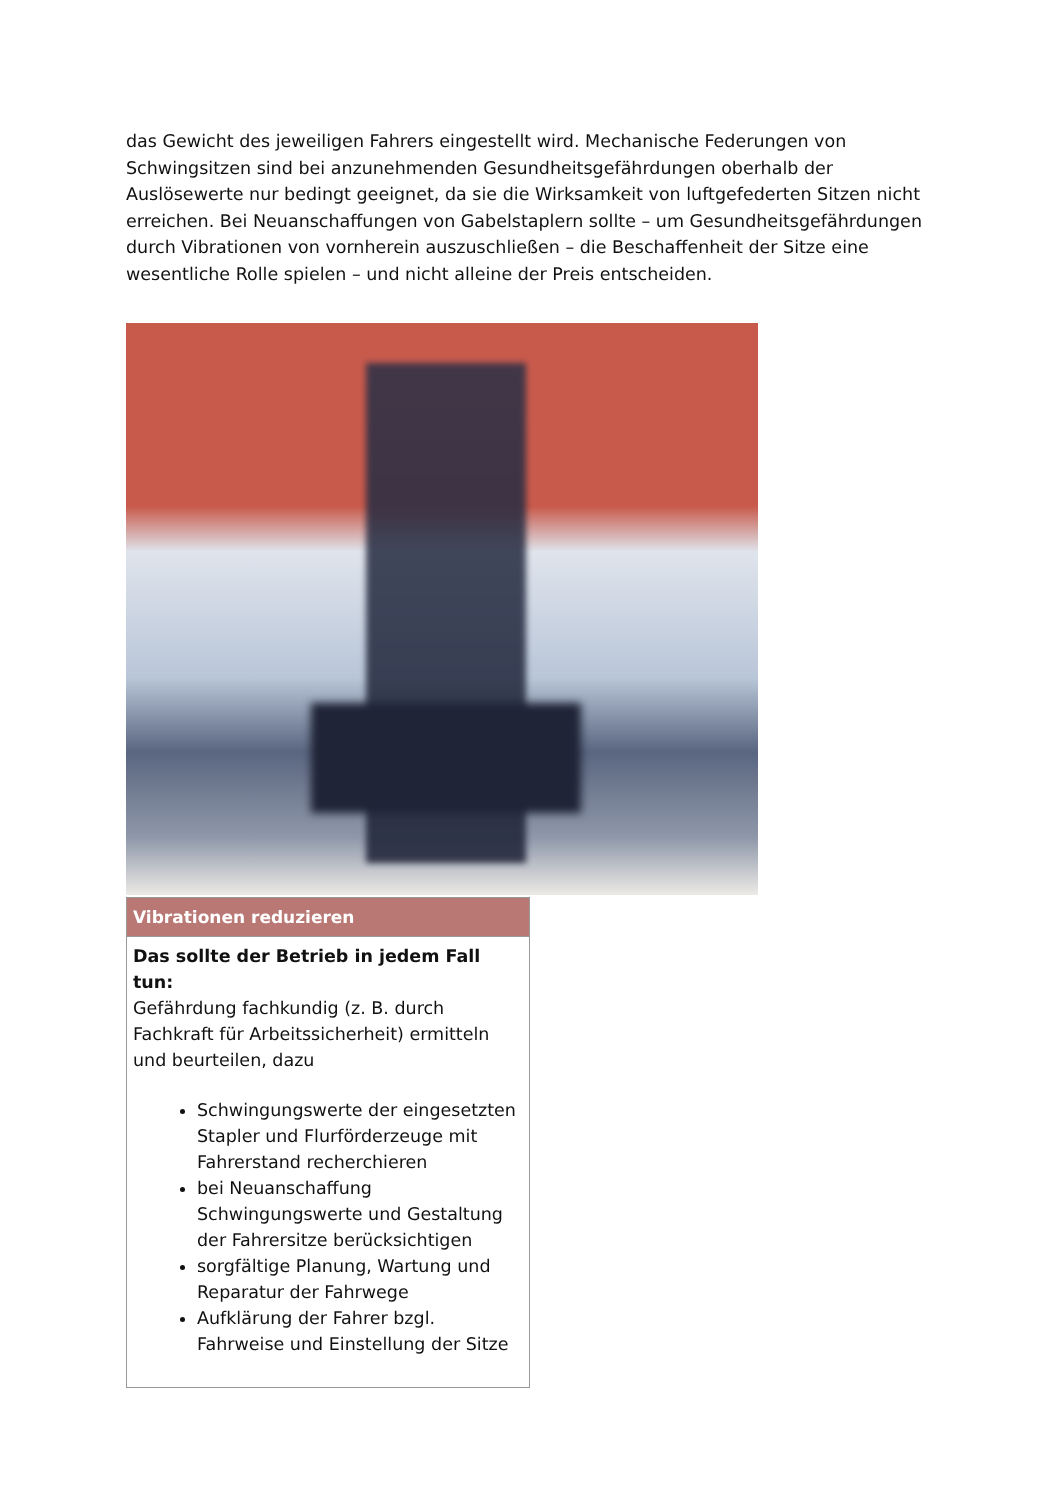das Gewicht des jeweiligen Fahrers eingestellt wird. Mechanische Federungen von Schwingsitzen sind bei anzunehmenden Gesundheitsgefährdungen oberhalb der Auslösewerte nur bedingt geeignet, da sie die Wirksamkeit von luftgefederten Sitzen nicht erreichen. Bei Neuanschaffungen von Gabelstaplern sollte – um Gesundheitsgefährdungen durch Vibrationen von vornherein auszuschließen – die Beschaffenheit der Sitze eine wesentliche Rolle spielen – und nicht alleine der Preis entscheiden.
| Vibrationen reduzieren |
| --- |
| Das sollte der Betrieb in jedem Fall tun: Gefährdung fachkundig (z. B. durch Fachkraft für Arbeitssicherheit) ermitteln und beurteilen, dazu Schwingungswerte der eingesetzten Stapler und Flurförderzeuge mit Fahrerstand recherchieren bei Neuanschaffung Schwingungswerte und Gestaltung der Fahrersitze berücksichtigen sorgfältige Planung, Wartung und Reparatur der Fahrwege Aufklärung der Fahrer bzgl. Fahrweise und Einstellung der Sitze |